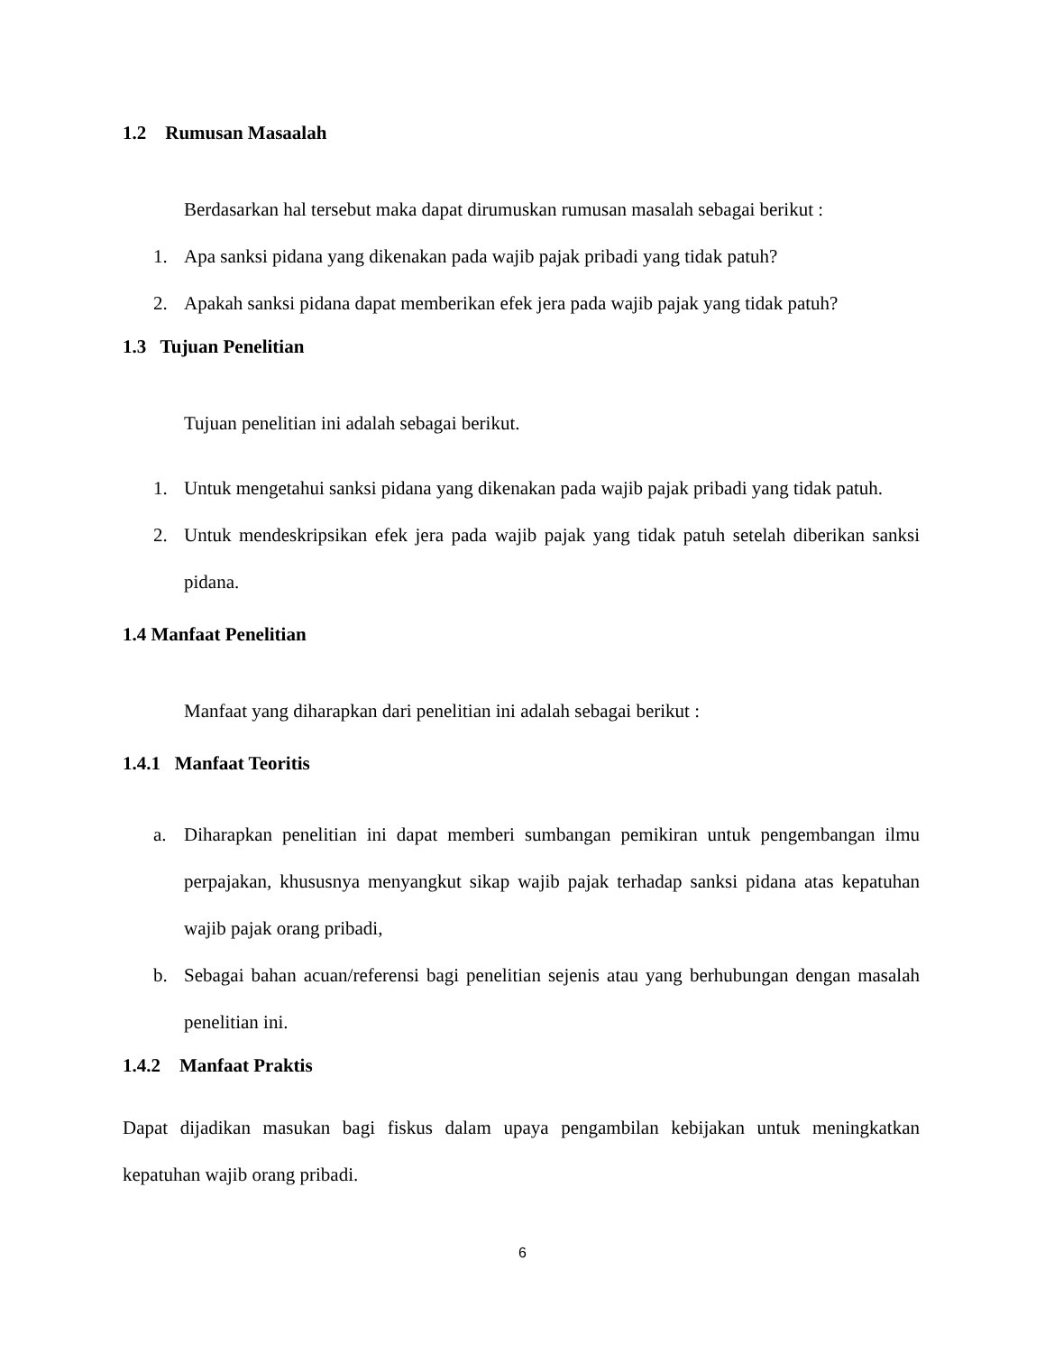1.2 Rumusan Masaalah
Berdasarkan hal tersebut maka dapat dirumuskan rumusan masalah sebagai berikut :
1. Apa sanksi pidana yang dikenakan pada wajib pajak pribadi yang tidak patuh?
2. Apakah sanksi pidana dapat memberikan efek jera pada wajib pajak yang tidak patuh?
1.3 Tujuan Penelitian
Tujuan penelitian ini adalah sebagai berikut.
1. Untuk mengetahui sanksi pidana yang dikenakan pada wajib pajak pribadi yang tidak patuh.
2. Untuk mendeskripsikan efek jera pada wajib pajak yang tidak patuh setelah diberikan sanksi pidana.
1.4 Manfaat Penelitian
Manfaat yang diharapkan dari penelitian ini adalah sebagai berikut :
1.4.1 Manfaat Teoritis
a. Diharapkan penelitian ini dapat memberi sumbangan pemikiran untuk pengembangan ilmu perpajakan, khususnya menyangkut sikap wajib pajak terhadap sanksi pidana atas kepatuhan wajib pajak orang pribadi,
b. Sebagai bahan acuan/referensi bagi penelitian sejenis atau yang berhubungan dengan masalah penelitian ini.
1.4.2 Manfaat Praktis
Dapat dijadikan masukan bagi fiskus dalam upaya pengambilan kebijakan untuk meningkatkan kepatuhan wajib orang pribadi.
6